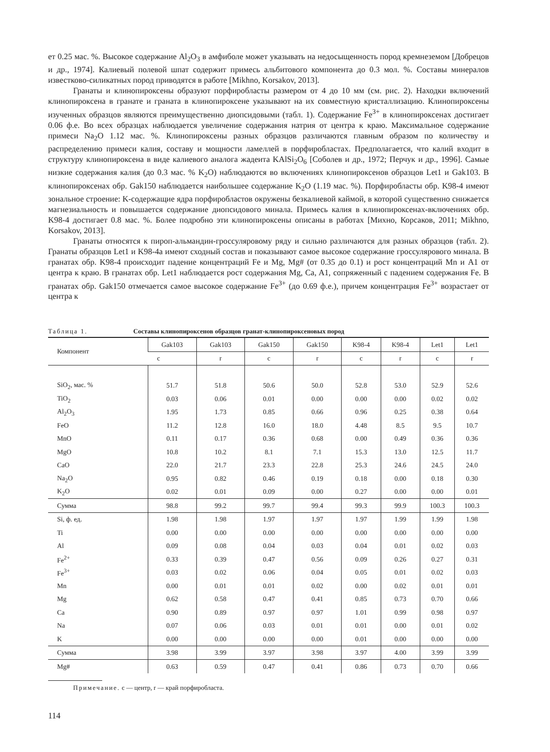ет 0.25 мас. %. Высокое содержание Al<sub>2</sub>O<sub>3</sub> в амфиболе может указывать на недосыщенность пород кремнеземом [Добрецов и др., 1974]. Калиевый полевой шпат содержит примесь альбитового компонента до 0.3 мол. %. Составы минералов известково-силикатных пород приводятся в работе [Mikhno, Korsakov, 2013].
Гранаты и клинопироксены образуют порфиробласты размером от 4 до 10 мм (см. рис. 2). Находки включений клинопироксена в гранате и граната в клинопироксене указывают на их совместную кристаллизацию. Клинопироксены изученных образцов являются преимущественно диопсидовыми (табл. 1). Содержание Fe<sup>3+</sup> в клинопироксенах достигает 0.06 ф.е. Во всех образцах наблюдается увеличение содержания натрия от центра к краю. Максимальное содержание примеси Na<sub>2</sub>O 1.12 мас. %. Клинопироксены разных образцов различаются главным образом по количеству и распределению примеси калия, составу и мощности ламеллей в порфиробластах. Предполагается, что калий входит в структуру клинопироксена в виде калиевого аналога жадеита KAlSi<sub>2</sub>O<sub>6</sub> [Соболев и др., 1972; Перчук и др., 1996]. Самые низкие содержания калия (до 0.3 мас. % K<sub>2</sub>O) наблюдаются во включениях клинопироксенов образцов Let1 и Gak103. В клинопироксенах обр. Gak150 наблюдается наибольшее содержание K<sub>2</sub>O (1.19 мас. %). Порфиробласты обр. K98-4 имеют зональное строение: K-содержащие ядра порфиробластов окружены безкалиевой каймой, в которой существенно снижается магнезиальность и повышается содержание диопсидового минала. Примесь калия в клинопироксенах-включениях обр. K98-4 достигает 0.8 мас. %. Более подробно эти клинопироксены описаны в работах [Михно, Корсаков, 2011; Mikhno, Korsakov, 2013].
Гранаты относятся к пироп-альмандин-гроссуляровому ряду и сильно различаются для разных образцов (табл. 2). Гранаты образцов Let1 и K98-4a имеют сходный состав и показывают самое высокое содержание гроссулярового минала. В гранатах обр. K98-4 происходит падение концентраций Fe и Mg, Mg# (от 0.35 до 0.1) и рост концентраций Mn и A1 от центра к краю. В гранатах обр. Let1 наблюдается рост содержания Mg, Ca, A1, сопряженный с падением содержания Fe. В гранатах обр. Gak150 отмечается самое высокое содержание Fe<sup>3+</sup> (до 0.69 ф.е.), причем концентрация Fe<sup>3+</sup> возрастает от центра к
Таблица 1. Составы клинопироксенов образцов гранат-клинопироксеновых пород
| Компонент | Gak103 | Gak103 | Gak150 | Gak150 | K98-4 | K98-4 | Let1 | Let1 |
| --- | --- | --- | --- | --- | --- | --- | --- | --- |
| | c | r | c | r | c | r | c | r |
| SiO<sub>2</sub>, мас. % | 51.7 | 51.8 | 50.6 | 50.0 | 52.8 | 53.0 | 52.9 | 52.6 |
| TiO<sub>2</sub> | 0.03 | 0.06 | 0.01 | 0.00 | 0.00 | 0.00 | 0.02 | 0.02 |
| Al<sub>2</sub>O<sub>3</sub> | 1.95 | 1.73 | 0.85 | 0.66 | 0.96 | 0.25 | 0.38 | 0.64 |
| FeO | 11.2 | 12.8 | 16.0 | 18.0 | 4.48 | 8.5 | 9.5 | 10.7 |
| MnO | 0.11 | 0.17 | 0.36 | 0.68 | 0.00 | 0.49 | 0.36 | 0.36 |
| MgO | 10.8 | 10.2 | 8.1 | 7.1 | 15.3 | 13.0 | 12.5 | 11.7 |
| CaO | 22.0 | 21.7 | 23.3 | 22.8 | 25.3 | 24.6 | 24.5 | 24.0 |
| Na<sub>2</sub>O | 0.95 | 0.82 | 0.46 | 0.19 | 0.18 | 0.00 | 0.18 | 0.30 |
| K<sub>2</sub>O | 0.02 | 0.01 | 0.09 | 0.00 | 0.27 | 0.00 | 0.00 | 0.01 |
| Сумма | 98.8 | 99.2 | 99.7 | 99.4 | 99.3 | 99.9 | 100.3 | 100.3 |
| Si, ф. ед. | 1.98 | 1.98 | 1.97 | 1.97 | 1.97 | 1.99 | 1.99 | 1.98 |
| Ti | 0.00 | 0.00 | 0.00 | 0.00 | 0.00 | 0.00 | 0.00 | 0.00 |
| Al | 0.09 | 0.08 | 0.04 | 0.03 | 0.04 | 0.01 | 0.02 | 0.03 |
| Fe<sup>2+</sup> | 0.33 | 0.39 | 0.47 | 0.56 | 0.09 | 0.26 | 0.27 | 0.31 |
| Fe<sup>3+</sup> | 0.03 | 0.02 | 0.06 | 0.04 | 0.05 | 0.01 | 0.02 | 0.03 |
| Mn | 0.00 | 0.01 | 0.01 | 0.02 | 0.00 | 0.02 | 0.01 | 0.01 |
| Mg | 0.62 | 0.58 | 0.47 | 0.41 | 0.85 | 0.73 | 0.70 | 0.66 |
| Ca | 0.90 | 0.89 | 0.97 | 0.97 | 1.01 | 0.99 | 0.98 | 0.97 |
| Na | 0.07 | 0.06 | 0.03 | 0.01 | 0.01 | 0.00 | 0.01 | 0.02 |
| K | 0.00 | 0.00 | 0.00 | 0.00 | 0.01 | 0.00 | 0.00 | 0.00 |
| Сумма | 3.98 | 3.99 | 3.97 | 3.98 | 3.97 | 4.00 | 3.99 | 3.99 |
| Mg# | 0.63 | 0.59 | 0.47 | 0.41 | 0.86 | 0.73 | 0.70 | 0.66 |
Примечание. c — центр, r — край порфиробласта.
114